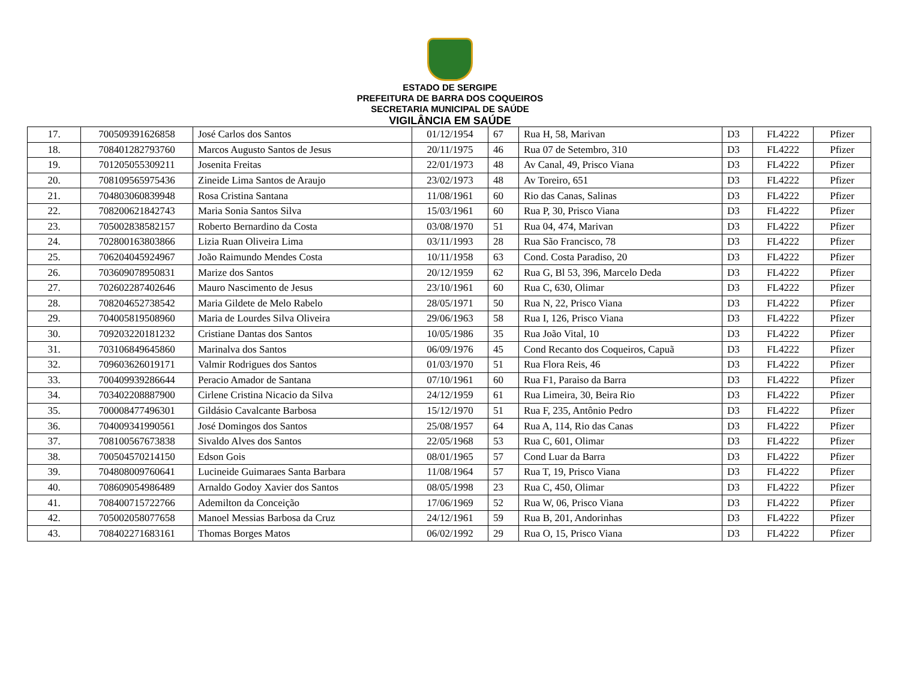ESTADO DE SERGIPE
PREFEITURA DE BARRA DOS COQUEIROS
SECRETARIA MUNICIPAL DE SAÚDE
VIGILÂNCIA EM SAÚDE
| 17. | 700509391626858 | José Carlos dos Santos | 01/12/1954 | 67 | Rua H, 58, Marivan | D3 | FL4222 | Pfizer |
| 18. | 708401282793760 | Marcos Augusto Santos de Jesus | 20/11/1975 | 46 | Rua 07 de Setembro, 310 | D3 | FL4222 | Pfizer |
| 19. | 701205055309211 | Josenita Freitas | 22/01/1973 | 48 | Av Canal, 49, Prisco Viana | D3 | FL4222 | Pfizer |
| 20. | 708109565975436 | Zineide Lima Santos de Araujo | 23/02/1973 | 48 | Av Toreiro, 651 | D3 | FL4222 | Pfizer |
| 21. | 704803060839948 | Rosa Cristina Santana | 11/08/1961 | 60 | Rio das Canas, Salinas | D3 | FL4222 | Pfizer |
| 22. | 708200621842743 | Maria Sonia Santos Silva | 15/03/1961 | 60 | Rua P, 30, Prisco Viana | D3 | FL4222 | Pfizer |
| 23. | 705002838582157 | Roberto Bernardino da Costa | 03/08/1970 | 51 | Rua 04, 474, Marivan | D3 | FL4222 | Pfizer |
| 24. | 702800163803866 | Lizia Ruan Oliveira Lima | 03/11/1993 | 28 | Rua São Francisco, 78 | D3 | FL4222 | Pfizer |
| 25. | 706204045924967 | João Raimundo Mendes Costa | 10/11/1958 | 63 | Cond. Costa Paradiso, 20 | D3 | FL4222 | Pfizer |
| 26. | 703609078950831 | Marize dos Santos | 20/12/1959 | 62 | Rua G, Bl 53, 396, Marcelo Deda | D3 | FL4222 | Pfizer |
| 27. | 702602287402646 | Mauro Nascimento de Jesus | 23/10/1961 | 60 | Rua C, 630, Olimar | D3 | FL4222 | Pfizer |
| 28. | 708204652738542 | Maria Gildete de Melo Rabelo | 28/05/1971 | 50 | Rua N, 22, Prisco Viana | D3 | FL4222 | Pfizer |
| 29. | 704005819508960 | Maria de Lourdes Silva Oliveira | 29/06/1963 | 58 | Rua I, 126, Prisco Viana | D3 | FL4222 | Pfizer |
| 30. | 709203220181232 | Cristiane Dantas dos Santos | 10/05/1986 | 35 | Rua João Vital, 10 | D3 | FL4222 | Pfizer |
| 31. | 703106849645860 | Marinalva dos Santos | 06/09/1976 | 45 | Cond Recanto dos Coqueiros, Capuã | D3 | FL4222 | Pfizer |
| 32. | 709603626019171 | Valmir Rodrigues dos Santos | 01/03/1970 | 51 | Rua Flora Reis, 46 | D3 | FL4222 | Pfizer |
| 33. | 700409939286644 | Peracio Amador de Santana | 07/10/1961 | 60 | Rua F1, Paraiso da Barra | D3 | FL4222 | Pfizer |
| 34. | 703402208887900 | Cirlene Cristina Nicacio da Silva | 24/12/1959 | 61 | Rua Limeira, 30, Beira Rio | D3 | FL4222 | Pfizer |
| 35. | 700008477496301 | Gildásio Cavalcante Barbosa | 15/12/1970 | 51 | Rua F, 235, Antônio Pedro | D3 | FL4222 | Pfizer |
| 36. | 704009341990561 | José Domingos dos Santos | 25/08/1957 | 64 | Rua A, 114, Rio das Canas | D3 | FL4222 | Pfizer |
| 37. | 708100567673838 | Sivaldo Alves dos Santos | 22/05/1968 | 53 | Rua C, 601, Olimar | D3 | FL4222 | Pfizer |
| 38. | 700504570214150 | Edson Gois | 08/01/1965 | 57 | Cond Luar da Barra | D3 | FL4222 | Pfizer |
| 39. | 704808009760641 | Lucineide Guimaraes Santa Barbara | 11/08/1964 | 57 | Rua T, 19, Prisco Viana | D3 | FL4222 | Pfizer |
| 40. | 708609054986489 | Arnaldo Godoy Xavier dos Santos | 08/05/1998 | 23 | Rua C, 450, Olimar | D3 | FL4222 | Pfizer |
| 41. | 708400715722766 | Ademilton da Conceição | 17/06/1969 | 52 | Rua W, 06, Prisco Viana | D3 | FL4222 | Pfizer |
| 42. | 705002058077658 | Manoel Messias Barbosa da Cruz | 24/12/1961 | 59 | Rua B, 201, Andorinhas | D3 | FL4222 | Pfizer |
| 43. | 708402271683161 | Thomas Borges Matos | 06/02/1992 | 29 | Rua O, 15, Prisco Viana | D3 | FL4222 | Pfizer |